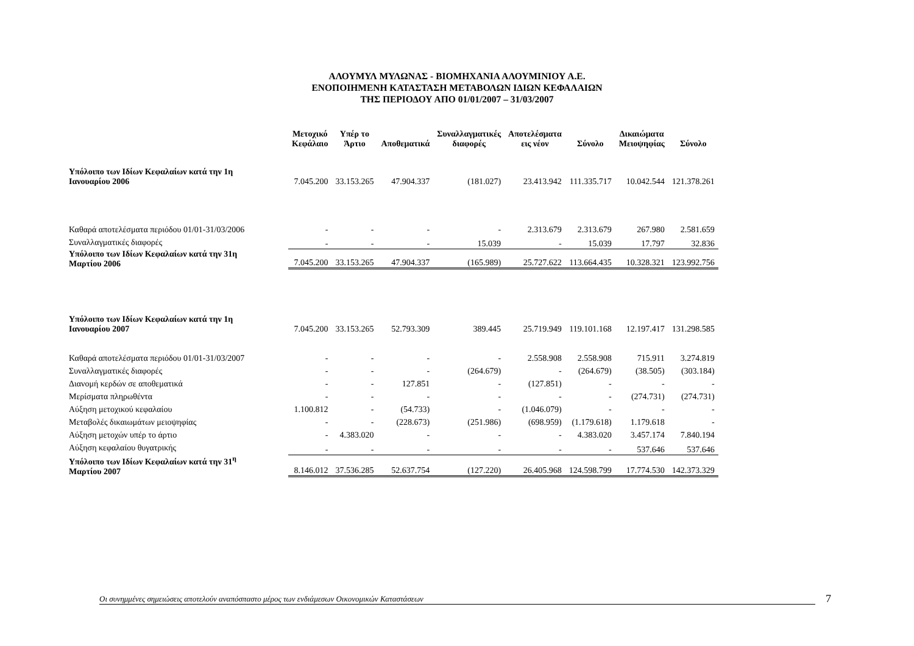ΑΛΟΥΜΥΛ ΜΥΛΩΝΑΣ - ΒΙΟΜΗΧΑΝΙΑ ΑΛΟΥΜΙΝΙΟΥ Α.Ε.
ΕΝΟΠΟΙΗΜΕΝΗ ΚΑΤΑΣΤΑΣΗ ΜΕΤΑΒΟΛΩΝ ΙΔΙΩΝ ΚΕΦΑΛΑΙΩΝ
ΤΗΣ ΠΕΡΙΟΔΟΥ ΑΠΟ 01/01/2007 – 31/03/2007
| | Μετοχικό Κεφάλαιο | Υπέρ το Άρτιο | Αποθεματικά | Συναλλαγματικές διαφορές | Αποτελέσματα εις νέον | Σύνολο | Δικαιώματα Μειοψηφίας | Σύνολο |
| --- | --- | --- | --- | --- | --- | --- | --- | --- |
| Υπόλοιπο των Ιδίων Κεφαλαίων κατά την 1η Ιανουαρίου 2006 | 7.045.200 | 33.153.265 | 47.904.337 | (181.027) | 23.413.942 | 111.335.717 | 10.042.544 | 121.378.261 |
| Καθαρά αποτελέσματα περιόδου 01/01-31/03/2006 | - | - | - | - | 2.313.679 | 2.313.679 | 267.980 | 2.581.659 |
| Συναλλαγματικές διαφορές | - | - | - | 15.039 | - | 15.039 | 17.797 | 32.836 |
| Υπόλοιπο των Ιδίων Κεφαλαίων κατά την 31η Μαρτίου 2006 | 7.045.200 | 33.153.265 | 47.904.337 | (165.989) | 25.727.622 | 113.664.435 | 10.328.321 | 123.992.756 |
| Υπόλοιπο των Ιδίων Κεφαλαίων κατά την 1η Ιανουαρίου 2007 | 7.045.200 | 33.153.265 | 52.793.309 | 389.445 | 25.719.949 | 119.101.168 | 12.197.417 | 131.298.585 |
| Καθαρά αποτελέσματα περιόδου 01/01-31/03/2007 | - | - | - | - | 2.558.908 | 2.558.908 | 715.911 | 3.274.819 |
| Συναλλαγματικές διαφορές | - | - | - | (264.679) | - | (264.679) | (38.505) | (303.184) |
| Διανομή κερδών σε αποθεματικά | - | - | 127.851 | - | (127.851) | - | - | - |
| Μερίσματα πληρωθέντα | - | - | - | - | - | - | (274.731) | (274.731) |
| Αύξηση μετοχικού κεφαλαίου | 1.100.812 | - | (54.733) | - | (1.046.079) | - | - | - |
| Μεταβολές δικαιωμάτων μειοψηφίας | - | - | (228.673) | (251.986) | (698.959) | (1.179.618) | 1.179.618 | - |
| Αύξηση μετοχών υπέρ το άρτιο | - | 4.383.020 | - | - | - | 4.383.020 | 3.457.174 | 7.840.194 |
| Αύξηση κεφαλαίου θυγατρικής | - | - | - | - | - | - | 537.646 | 537.646 |
| Υπόλοιπο των Ιδίων Κεφαλαίων κατά την 31<sup>η</sup> Μαρτίου 2007 | 8.146.012 | 37.536.285 | 52.637.754 | (127.220) | 26.405.968 | 124.598.799 | 17.774.530 | 142.373.329 |
Οι συνημμένες σημειώσεις αποτελούν αναπόσπαστο μέρος των ενδιάμεσων Οικονομικών Καταστάσεων 7